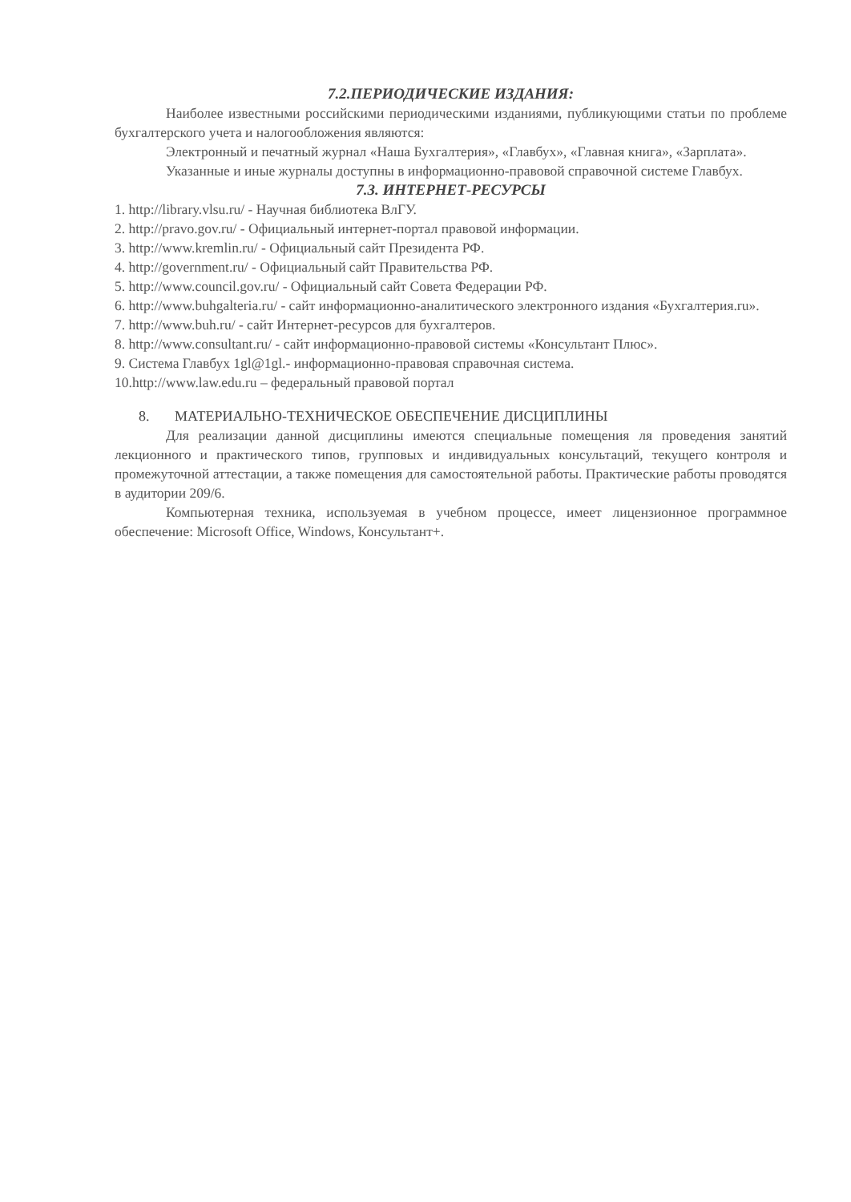7.2.ПЕРИОДИЧЕСКИЕ ИЗДАНИЯ:
Наиболее известными российскими периодическими изданиями, публикующими статьи по проблеме бухгалтерского учета и налогообложения являются:
Электронный и печатный журнал «Наша Бухгалтерия», «Главбух», «Главная книга», «Зарплата».
Указанные и иные журналы доступны в информационно-правовой справочной системе Главбух.
7.3. ИНТЕРНЕТ-РЕСУРСЫ
1. http://library.vlsu.ru/ - Научная библиотека ВлГУ.
2. http://pravo.gov.ru/ - Официальный интернет-портал правовой информации.
3. http://www.kremlin.ru/ - Официальный сайт Президента РФ.
4. http://government.ru/ - Официальный сайт Правительства РФ.
5. http://www.council.gov.ru/ - Официальный сайт Совета Федерации РФ.
6. http://www.buhgalteria.ru/ - сайт информационно-аналитического электронного издания «Бухгалтерия.ru».
7. http://www.buh.ru/ - сайт Интернет-ресурсов для бухгалтеров.
8. http://www.consultant.ru/ - сайт информационно-правовой системы «Консультант Плюс».
9. Система Главбух 1gl@1gl.- информационно-правовая справочная система.
10.http://www.law.edu.ru – федеральный правовой портал
8. МАТЕРИАЛЬНО-ТЕХНИЧЕСКОЕ ОБЕСПЕЧЕНИЕ ДИСЦИПЛИНЫ
Для реализации данной дисциплины имеются специальные помещения ля проведения занятий лекционного и практического типов, групповых и индивидуальных консультаций, текущего контроля и промежуточной аттестации, а также помещения для самостоятельной работы. Практические работы проводятся в аудитории 209/6.
Компьютерная техника, используемая в учебном процессе, имеет лицензионное программное обеспечение: Microsoft Office, Windows, Консультант+.